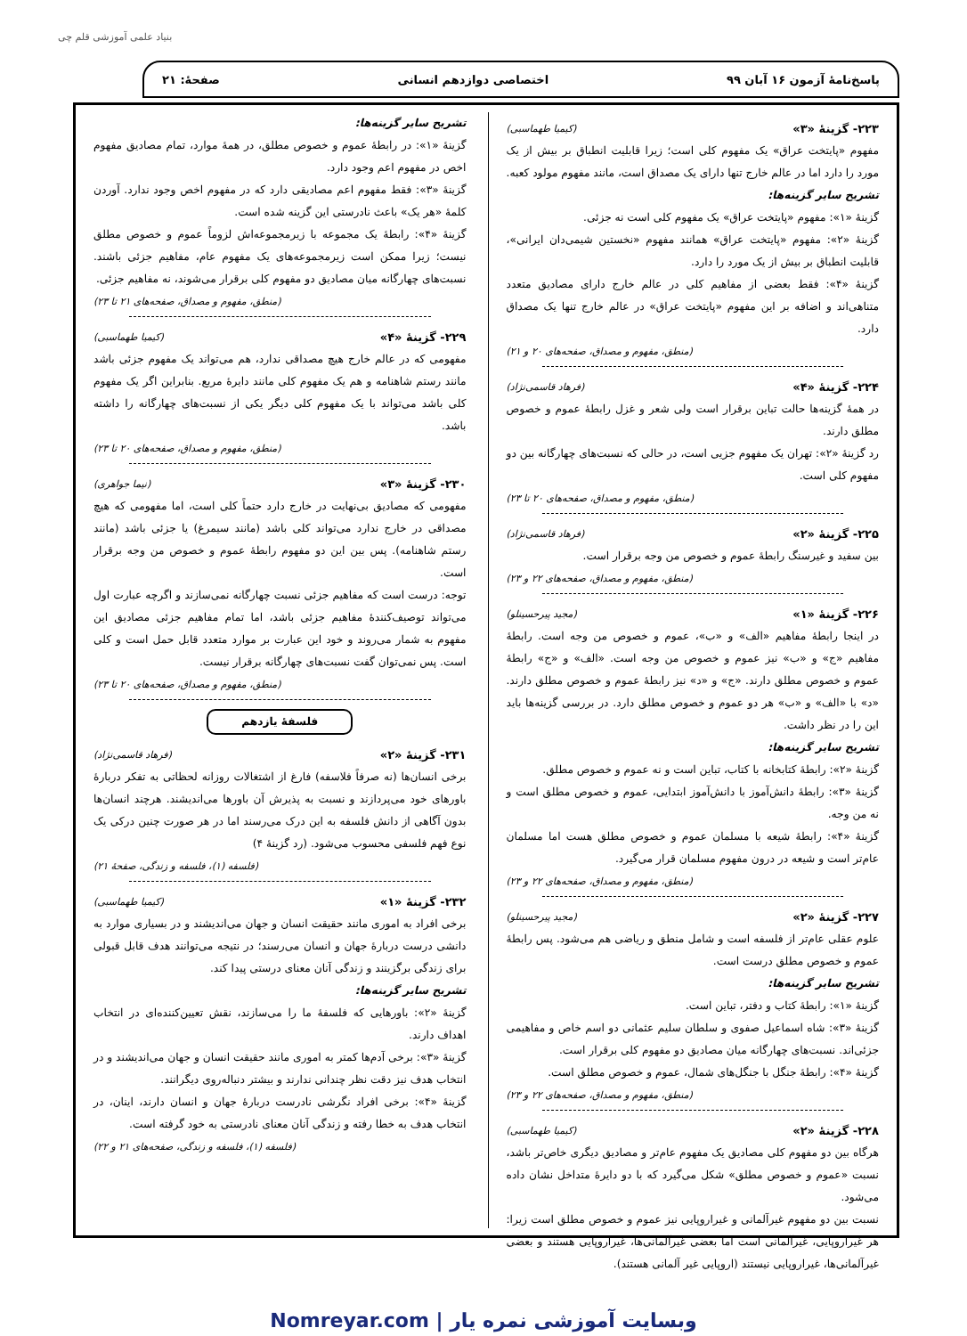بنیاد علمی آموزشی قلم چی
پاسخ‌نامهٔ آزمون ۱۶ آبان ۹۹ اختصاصی دوازدهم انسانی صفحهٔ: ۲۱
۲۲۳- گزینهٔ «۳» (کیمیا طهماسبی)
مفهوم «پایتخت عراق» یک مفهوم کلی است؛ زیرا قابلیت انطباق بر بیش از یک مورد را دارد اما در عالم خارج تنها دارای یک مصداق است، مانند مفهوم مولود کعبه.
تشریح سایر گزینه‌ها:
گزینهٔ «۱»: مفهوم «پایتخت عراق» یک مفهوم کلی است نه جزئی.
گزینهٔ «۲»: مفهوم «پایتخت عراق» همانند مفهوم «نخستین شیمی‌دان ایرانی»، قابلیت انطباق بر بیش از یک مورد را دارد.
گزینهٔ «۴»: فقط بعضی از مفاهیم کلی در عالم خارج دارای مصادیق متعدد متناهی‌اند و اضافه بر این مفهوم «پایتخت عراق» در عالم خارج تنها یک مصداق دارد.
(منطق، مفهوم و مصداق، صفحه‌های ۲۰ و ۲۱)
۲۲۴- گزینهٔ «۴» (فرهاد قاسمی‌نژاد)
در همهٔ گزینه‌ها حالت تباین برقرار است ولی شعر و غزل رابطهٔ عموم و خصوص مطلق دارند.
رد گزینهٔ «۲»: تهران یک مفهوم جزیی است، در حالی که نسبت‌های چهارگانه بین دو مفهوم کلی است.
(منطق، مفهوم و مصداق، صفحه‌های ۲۰ تا ۲۳)
۲۲۵- گزینهٔ «۲» (فرهاد قاسمی‌نژاد)
بین سفید و غیرسنگ رابطهٔ عموم و خصوص من وجه برقرار است.
(منطق، مفهوم و مصداق، صفحه‌های ۲۲ و ۲۳)
۲۲۶- گزینهٔ «۱» (مجید پیرحسینلو)
در اینجا رابطهٔ مفاهیم «الف» و «ب»، عموم و خصوص من وجه است. رابطهٔ مفاهیم «ج» و «ب» نیز عموم و خصوص من وجه است. «الف» و «ج» رابطهٔ عموم و خصوص مطلق دارند. «ج» و «د» نیز رابطهٔ عموم و خصوص مطلق دارند. «د» با «الف» و «ب» هر دو عموم و خصوص مطلق دارد. در بررسی گزینه‌ها باید این را در نظر داشت.
تشریح سایر گزینه‌ها:
گزینهٔ «۲»: رابطهٔ کتابخانه با کتاب، تباین است و نه عموم و خصوص مطلق.
گزینهٔ «۳»: رابطهٔ دانش‌آموز با دانش‌آموز ابتدایی، عموم و خصوص مطلق است و نه من وجه.
گزینهٔ «۴»: رابطهٔ شیعه با مسلمان عموم و خصوص مطلق هست اما مسلمان عام‌تر است و شیعه در درون مفهوم مسلمان قرار می‌گیرد.
(منطق، مفهوم و مصداق، صفحه‌های ۲۲ و ۲۳)
۲۲۷- گزینهٔ «۲» (مجید پیرحسینلو)
علوم عقلی عام‌تر از فلسفه است و شامل منطق و ریاضی هم می‌شود. پس رابطهٔ عموم و خصوص مطلق درست است.
تشریح سایر گزینه‌ها:
گزینهٔ «۱»: رابطهٔ کتاب و دفتر، تباین است.
گزینهٔ «۳»: شاه اسماعیل صفوی و سلطان سلیم عثمانی دو اسم خاص و مفاهیمی جزئی‌اند. نسبت‌های چهارگانه میان مصادیق دو مفهوم کلی برقرار است.
گزینهٔ «۴»: رابطهٔ جنگل با جنگل‌های شمال، عموم و خصوص مطلق است.
(منطق، مفهوم و مصداق، صفحه‌های ۲۲ و ۲۳)
۲۲۸- گزینهٔ «۲» (کیمیا طهماسبی)
هرگاه بین دو مفهوم کلی مصادیق یک مفهوم عام‌تر و مصادیق دیگری خاص‌تر باشد، نسبت «عموم و خصوص مطلق» شکل می‌گیرد که با دو دایرهٔ متداخل نشان داده می‌شود.
نسبت بین دو مفهوم غیرآلمانی و غیراروپایی نیز عموم و خصوص مطلق است زیرا: هر غیراروپایی، غیرآلمانی است اما بعضی غیرآلمانی‌ها، غیراروپایی هستند و بعضی غیرآلمانی‌ها، غیراروپایی نیستند (اروپایی غیر آلمانی هستند).
تشریح سایر گزینه‌ها:
گزینهٔ «۱»: در رابطهٔ عموم و خصوص مطلق، در همهٔ موارد، تمام مصادیق مفهوم اخص در مفهوم اعم وجود دارد.
گزینهٔ «۳»: فقط مفهوم اعم مصادیقی دارد که در مفهوم اخص وجود ندارد. آوردن کلمهٔ «هر یک» باعث نادرستی این گزینه شده است.
گزینهٔ «۴»: رابطهٔ یک مجموعه با زیرمجموعه‌اش لزوماً عموم و خصوص مطلق نیست؛ زیرا ممکن است زیرمجموعه‌های یک مفهوم عام، مفاهیم جزئی باشند. نسبت‌های چهارگانه میان مصادیق دو مفهوم کلی برقرار می‌شوند، نه مفاهیم جزئی.
(منطق، مفهوم و مصداق، صفحه‌های ۲۱ تا ۲۳)
۲۲۹- گزینهٔ «۴» (کیمیا طهماسبی)
مفهومی که در عالم خارج هیچ مصداقی ندارد، هم می‌تواند یک مفهوم جزئی باشد مانند رستم شاهنامه و هم یک مفهوم کلی مانند دایرهٔ مربع. بنابراین اگر یک مفهوم کلی باشد می‌تواند با یک مفهوم کلی دیگر یکی از نسبت‌های چهارگانه را داشته باشد.
(منطق، مفهوم و مصداق، صفحه‌های ۲۰ تا ۲۳)
۲۳۰- گزینهٔ «۳» (نیما جواهری)
مفهومی که مصادیق بی‌نهایت در خارج دارد حتماً کلی است، اما مفهومی که هیچ مصداقی در خارج ندارد می‌تواند کلی باشد (مانند سیمرغ) یا جزئی باشد (مانند رستم شاهنامه). پس بین این دو مفهوم رابطهٔ عموم و خصوص من وجه برقرار است.
توجه: درست است که مفاهیم جزئی نسبت چهارگانه نمی‌سازند و اگرچه عبارت اول می‌تواند توصیف‌کنندهٔ مفاهیم جزئی باشد، اما تمام مفاهیم جزئی مصادیق این مفهوم به شمار می‌روند و خود این عبارت بر موارد متعدد قابل حمل است و کلی است. پس نمی‌توان گفت نسبت‌های چهارگانه برقرار نیست.
(منطق، مفهوم و مصداق، صفحه‌های ۲۰ تا ۲۳)
فلسفهٔ یازدهم
۲۳۱- گزینهٔ «۲» (فرهاد قاسمی‌نژاد)
برخی انسان‌ها (نه صرفاً فلاسفه) فارغ از اشتغالات روزانه لحظاتی به تفکر دربارهٔ باورهای خود می‌پردازند و نسبت به پذیرش آن باورها می‌اندیشند. هرچند انسان‌ها بدون آگاهی از دانش فلسفه به این درک می‌رسند اما در هر صورت چنین درکی یک نوع فهم فلسفی محسوب می‌شود. (رد گزینهٔ ۴)
(فلسفه (۱)، فلسفه و زندگی، صفحهٔ ۲۱)
۲۳۲- گزینهٔ «۱» (کیمیا طهماسبی)
برخی افراد به اموری مانند حقیقت انسان و جهان می‌اندیشند و در بسیاری موارد به دانشی درست دربارهٔ جهان و انسان می‌رسند؛ در نتیجه می‌توانند هدف قابل قبولی برای زندگی برگزینند و زندگی آنان معنای درستی پیدا کند.
تشریح سایر گزینه‌ها:
گزینهٔ «۲»: باورهایی که فلسفهٔ ما را می‌سازند، نقش تعیین‌کننده‌ای در انتخاب اهداف دارند.
گزینهٔ «۳»: برخی آدم‌ها کمتر به اموری مانند حقیقت انسان و جهان می‌اندیشند و در انتخاب هدف نیز دقت نظر چندانی ندارند و بیشتر دنباله‌روی دیگرانند.
گزینهٔ «۴»: برخی افراد نگرشی نادرست دربارهٔ جهان و انسان دارند، اینان، در انتخاب هدف به خطا رفته و زندگی آنان معنای نادرستی به خود گرفته است.
(فلسفه (۱)، فلسفه و زندگی، صفحه‌های ۲۱ و ۲۲)
Nomreyar.com | وبسایت آموزشی نمره یار